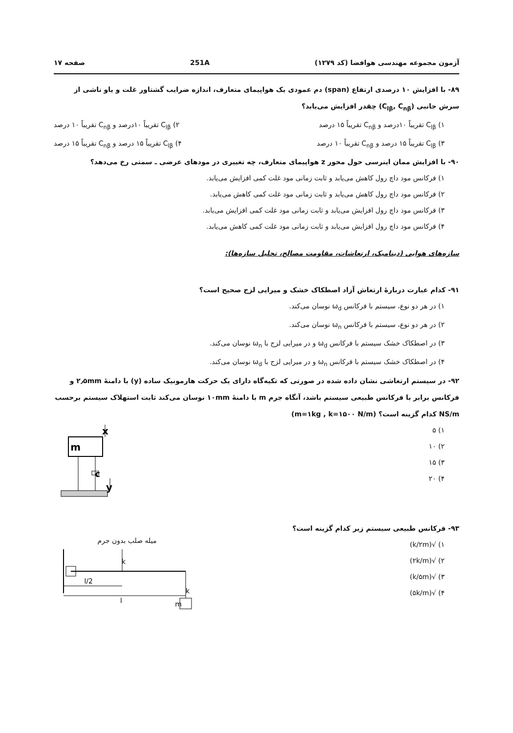آزمون مجموعه مهندسی هوافضا (کد ۱۲۷۹) 251A صفحه ۱۷
۸۹- با افزایش ۱۰ درصدی ارتفاع (span) دم عمودی یک هواپیمای متعارف، اندازه ضرایب گشتاور غلت و یاو ناشی از سرش جانبی (C<sub>lβ</sub>, C<sub>nβ</sub>) چقدر افزایش می‌یابد؟
۱) C<sub>lβ</sub> تقریباً ۱۰درصد و C<sub>nβ</sub> تقریباً ۱۵ درصد ۲) C<sub>lβ</sub> تقریباً ۱۰درصد و C<sub>nβ</sub> تقریباً ۱۰ درصد
۳) C<sub>lβ</sub> تقریباً ۱۵ درصد و C<sub>nβ</sub> تقریباً ۱۰ درصد ۴) C<sub>lβ</sub> تقریباً ۱۵ درصد و C<sub>nβ</sub> تقریباً ۱۵ درصد
۹۰- با افزایش ممان اینرسی حول محور z هواپیمای متعارف، چه تغییری در مودهای عرضی ـ سمتی رخ می‌دهد؟
۱) فرکانس مود داچ رول کاهش می‌یابد و ثابت زمانی مود غلت کمی افزایش می‌یابد.
۲) فرکانس مود داچ رول کاهش می‌یابد و ثابت زمانی مود غلت کمی کاهش می‌یابد.
۳) فرکانس مود داچ رول افزایش می‌یابد و ثابت زمانی مود غلت کمی افزایش می‌یابد.
۴) فرکانس مود داچ رول افزایش می‌یابد و ثابت زمانی مود غلت کمی کاهش می‌یابد.
سازه‌های هوایی (دینامیک، ارتعاشات، مقاومت مصالح، تحلیل سازه‌ها):
۹۱- کدام عبارت دربارهٔ ارتعاش آزاد اصطکاک خشک و میرایی لزج صحیح است؟
۱) در هر دو نوع، سیستم با فرکانس ω<sub>d</sub> نوسان می‌کند.
۲) در هر دو نوع، سیستم با فرکانس ω<sub>n</sub> نوسان می‌کند.
۳) در اصطکاک خشک سیستم با فرکانس ω<sub>d</sub> و در میرایی لزج با ω<sub>n</sub> نوسان می‌کند.
۴) در اصطکاک خشک سیستم با فرکانس ω<sub>n</sub> و در میرایی لزج با ω<sub>d</sub> نوسان می‌کند.
۹۲- در سیستم ارتعاشی نشان داده شده در صورتی که تکیه‌گاه دارای یک حرکت هارمونیک ساده (y) با دامنهٔ ۲٫۵mm و فرکانس برابر با فرکانس طبیعی سیستم باشد، آنگاه جرم m با دامنهٔ ۱۰mm نوسان می‌کند ثابت استهلاک سیستم برحسب NS/m کدام گزینه است؟ (m=۱kg , k=۱۵۰۰ N/m)
۱) ۵
۲) ۱۰
۳) ۱۵
۴) ۲۰
m
x
c
y
۹۳- فرکانس طبیعی سیستم زیر کدام گزینه است؟
۱) √(k/۲m)
۲) √(۲k/m)
۳) √(k/۵m)
۴) √(۵k/m)
میله صلب بدون جرم
k
k
m
l/2
l